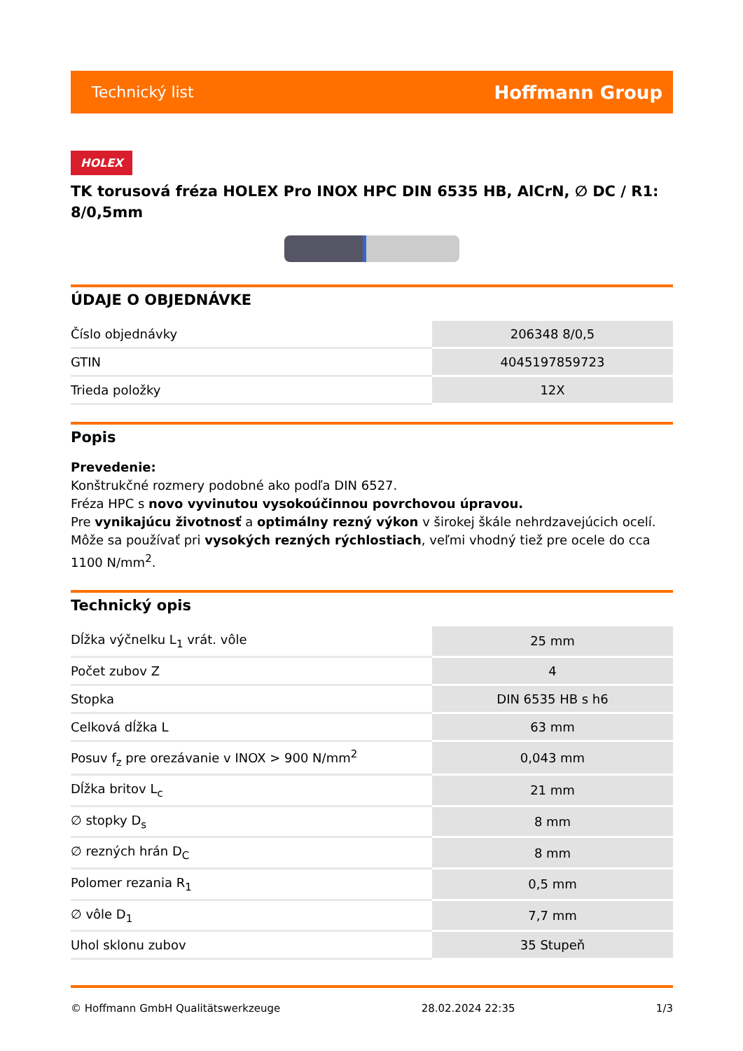Technický list Hoffmann Group
HOLEX
TK torusová fréza HOLEX Pro INOX HPC DIN 6535 HB, AlCrN, ∅ DC / R1: 8/0,5mm
ÚDAJE O OBJEDNÁVKE
| Číslo objednávky | 206348 8/0,5 |
| GTIN | 4045197859723 |
| Trieda položky | 12X |
Popis
Prevedenie:
Konštrukčné rozmery podobné ako podľa DIN 6527.
Fréza HPC s novo vyvinutou vysokoúčinnou povrchovou úpravou.
Pre vynikajúcu životnosť a optimálny rezný výkon v širokej škále nehrdzavejúcich ocelí.
Môže sa používať pri vysokých rezných rýchlostiach, veľmi vhodný tiež pre ocele do cca 1100 N/mm<sup>2</sup>.
Technický opis
| Dĺžka výčnelku L<sub>1</sub> vrát. vôle | 25 mm |
| Počet zubov Z | 4 |
| Stopka | DIN 6535 HB s h6 |
| Celková dĺžka L | 63 mm |
| Posuv f<sub>z</sub> pre orezávanie v INOX > 900 N/mm<sup>2</sup> | 0,043 mm |
| Dĺžka britov L<sub>c</sub> | 21 mm |
| ∅ stopky D<sub>s</sub> | 8 mm |
| ∅ rezných hrán D<sub>C</sub> | 8 mm |
| Polomer rezania R<sub>1</sub> | 0,5 mm |
| ∅ vôle D<sub>1</sub> | 7,7 mm |
| Uhol sklonu zubov | 35 Stupeň |
© Hoffmann GmbH Qualitätswerkzeuge 28.02.2024 22:35 1/3